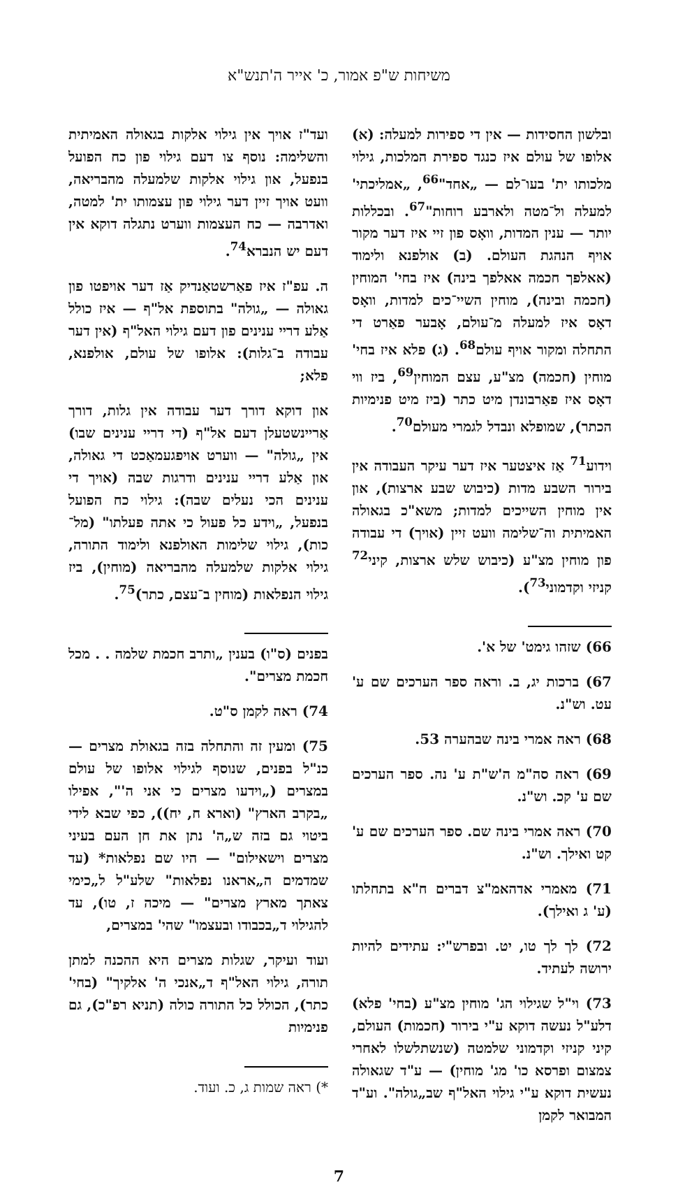משיחות ש"פ אמור, כ' אייר ה'תנש"א
ובלשון החסידות — אין די ספירות למעלה: (א) אלופו של עולם איז כנגד ספירת המלכות, גילוי מלכותו ית' בעו־לם — „אחד"<sup>66</sup>, „אמליכתי' למעלה ול־מטה ולארבע רוחות"<sup>67</sup>. ובכללות יותר — ענין המדות, וואָס פון זיי איז דער מקור אויף הנהגת העולם. (ב) אולפנא ולימוד (אאלפך חכמה אאלפך בינה) איז בחי' המוחין (חכמה ובינה), מוחין השיי־כים למדות, וואָס דאָס איז למעלה מ־עולם, אָבער פאַרט די התחלה ומקור אויף עולם<sup>68</sup>. (ג) פלא איז בחי' מוחין (חכמה) מצ"ע, עצם המוחין<sup>69</sup>, ביז ווי דאָס איז פאַרבונדן מיט כתר (ביז מיט פנימיות הכתר), שמופלא ונבדל לגמרי מעולם<sup>70</sup>.
וידוע<sup>71</sup> אַז איצטער איז דער עיקר העבודה אין בירור השבע מדות (כיבוש שבע ארצות), און אין מוחין השייכים למדות; משא"כ בגאולה האמיתית וה־שלימה וועט זיין (אויך) די עבודה פון מוחין מצ"ע (כיבוש שלש ארצות, קיני<sup>72</sup> קניזי וקדמוני<sup>73</sup>).
66) שזהו גימט' של א'.
67) ברכות יג, ב. וראה ספר הערכים שם ע' עט. וש"נ.
68) ראה אמרי בינה שבהערה 53.
69) ראה סה"מ ה'ש"ת ע' נה. ספר הערכים שם ע' קכ. וש"נ.
70) ראה אמרי בינה שם. ספר הערכים שם ע' קט ואילך. וש"נ.
71) מאמרי אדהאמ"צ דברים ח"א בתחלתו (ע' ג ואילך).
72) לך לך טו, יט. ובפרש"י: עתידים להיות ירושה לעתיד.
73) וי"ל שגילוי הג' מוחין מצ"ע (בחי' פלא) דלע"ל נעשה דוקא ע"י בירור (חכמות) העולם, קיני קניזי וקדמוני שלמטה (שנשתלשלו לאחרי צמצום ופרסא כו' מג' מוחין) — ע"ד שגאולה נעשית דוקא ע"י גילוי האל"ף שב„גולה". וע"ד המבואר לקמן
ועד"ז אויך אין גילוי אלקות בגאולה האמיתית והשלימה: נוסף צו דעם גילוי פון כח הפועל בנפעל, און גילוי אלקות שלמעלה מהבריאה, וועט אויך זיין דער גילוי פון עצמותו ית' למטה, ואדרבה — כח העצמות ווערט נתגלה דוקא אין דעם יש הנברא<sup>74</sup>.
ה. עפ"ז איז פאַרשטאַנדיק אַז דער אויפטו פון גאולה — „גולה" בתוספת אל"ף — איז כולל אַלע דריי ענינים פון דעם גילוי האל"ף (אין דער עבודה ב־גלות): אלופו של עולם, אולפנא, פלא;
און דוקא דורך דער עבודה אין גלות, דורך אַריינשטעלן דעם אל"ף (די דריי ענינים שבו) אין „גולה" — ווערט אויפגעמאַכט די גאולה, און אַלע דריי ענינים ודרגות שבה (אויך די ענינים הכי נעלים שבה): גילוי כח הפועל בנפעל, „וידע כל פעול כי אתה פעלתו" (מל־כות), גילוי שלימות האולפנא ולימוד התורה, גילוי אלקות שלמעלה מהבריאה (מוחין), ביז גילוי הנפלאות (מוחין ב־עצם, כתר)<sup>75</sup>.
בפנים (ס"ו) בענין „ותרב חכמת שלמה . . מכל חכמת מצרים".
74) ראה לקמן ס"ט.
75) ומעין זה והתחלה בזה בגאולת מצרים — כנ"ל בפנים, שנוסף לגילוי אלופו של עולם במצרים („וידעו מצרים כי אני ה'", אפילו „בקרב הארץ" (וארא ח, יח)), כפי שבא לידי ביטוי גם בזה ש„ה' נתן את חן העם בעיני מצרים וישאילום" — היו שם נפלאות* (עד שמדמים ה„אראנו נפלאות" שלע"ל ל„כימי צאתך מארץ מצרים" — מיכה ז, טו), עד להגילוי ד„בכבודו ובעצמו" שהי' במצרים,
ועוד ועיקר, שגלות מצרים היא ההכנה למתן תורה, גילוי האל"ף ד„אנכי ה' אלקיך" (בחי' כתר), הכולל כל התורה כולה (תניא רפ"כ), גם פנימיות
*) ראה שמות ג, כ. ועוד.
7